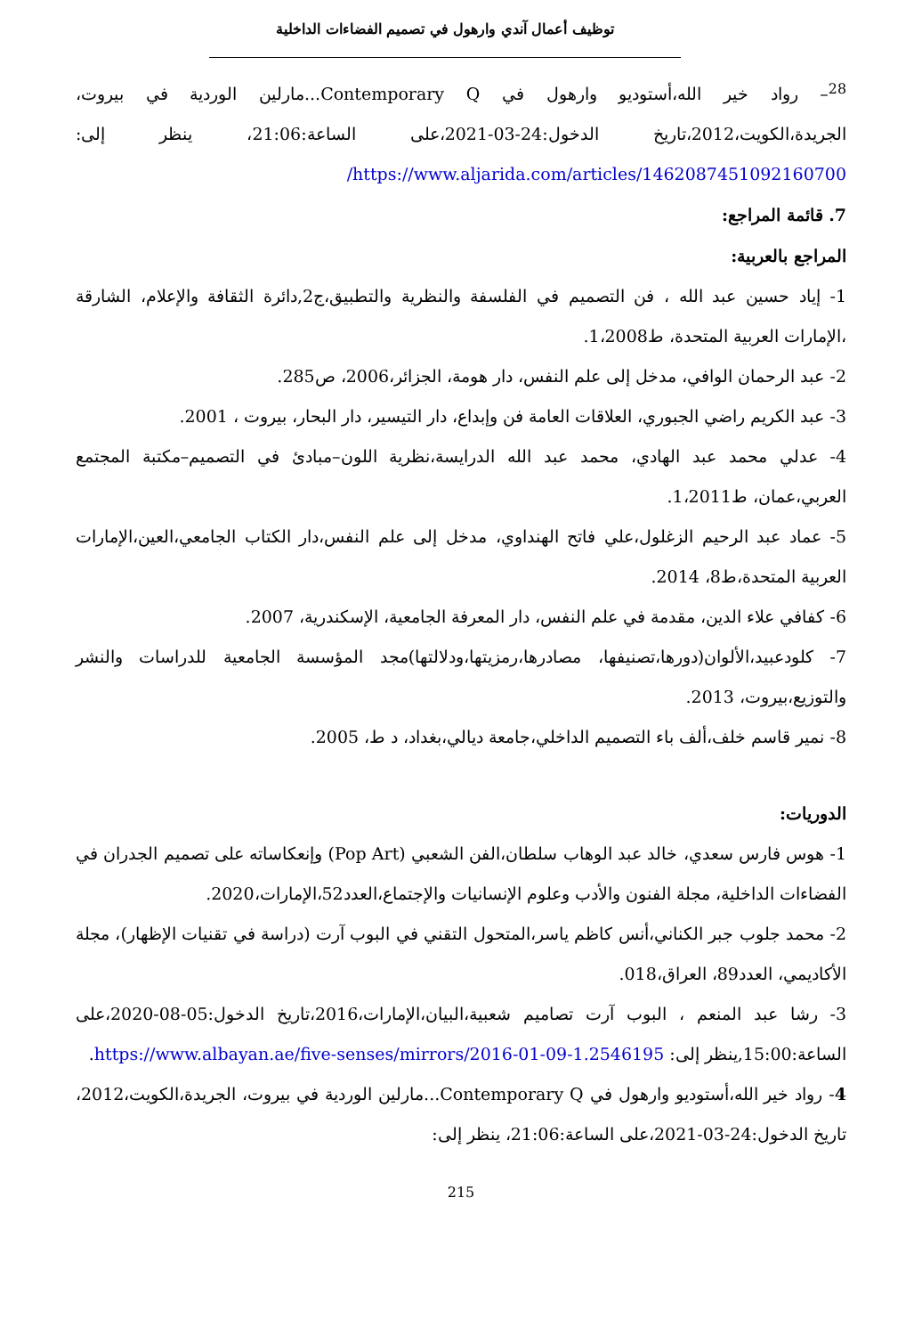توظيف أعمال آندي وارهول في تصميم الفضاءات الداخلية
<sup>28</sup>– رواد خير الله،أستوديو وارهول في Contemporary Q...مارلين الوردية في بيروت، الجريدة،الكويت،2012،تاريخ الدخول:24-03-2021،على الساعة:21:06، ينظر إلى: https://www.aljarida.com/articles/1462087451092160700/
7. قائمة المراجع:
المراجع بالعربية:
1- إياد حسين عبد الله ، فن التصميم في الفلسفة والنظرية والتطبيق،ج2,دائرة الثقافة والإعلام، الشارقة ،الإمارات العربية المتحدة، ط1،2008.
2- عبد الرحمان الوافي، مدخل إلى علم النفس، دار هومة، الجزائر،2006، ص285.
3- عبد الكريم راضي الجبوري، العلاقات العامة فن وإبداع، دار التيسير، دار البحار، بيروت ، 2001.
4- عدلي محمد عبد الهادي، محمد عبد الله الدرايسة،نظرية اللون–مبادئ في التصميم–مكتبة المجتمع العربي،عمان، ط1،2011.
5- عماد عبد الرحيم الزغلول،علي فاتح الهنداوي، مدخل إلى علم النفس،دار الكتاب الجامعي،العين،الإمارات العربية المتحدة،ط8، 2014.
6- كفافي علاء الدين، مقدمة في علم النفس، دار المعرفة الجامعية، الإسكندرية، 2007.
7- كلودعبيد،الألوان(دورها،تصنيفها، مصادرها،رمزيتها،ودلالتها)مجد المؤسسة الجامعية للدراسات والنشر والتوزيع،بيروت، 2013.
8- نمير قاسم خلف،ألف باء التصميم الداخلي،جامعة ديالي،بغداد، د ط، 2005.
الدوريات:
1- هوس فارس سعدي، خالد عبد الوهاب سلطان،الفن الشعبي (Pop Art) وإنعكاساته على تصميم الجدران في الفضاءات الداخلية، مجلة الفنون والأدب وعلوم الإنسانيات والإجتماع،العدد52،الإمارات،2020.
2- محمد جلوب جبر الكناني،أنس كاظم ياسر،المتحول التقني في البوب آرت (دراسة في تقنيات الإظهار)، مجلة الأكاديمي، العدد89، العراق،018.
3- رشا عبد المنعم ، البوب آرت تصاميم شعبية،البيان،الإمارات،2016،تاريخ الدخول:05-08-2020،على الساعة:15:00,ينظر إلى: https://www.albayan.ae/five-senses/mirrors/2016-01-09-1.2546195.
4- رواد خير الله،أستوديو وارهول في Contemporary Q...مارلين الوردية في بيروت، الجريدة،الكويت،2012، تاريخ الدخول:24-03-2021،على الساعة:21:06، ينظر إلى:
215